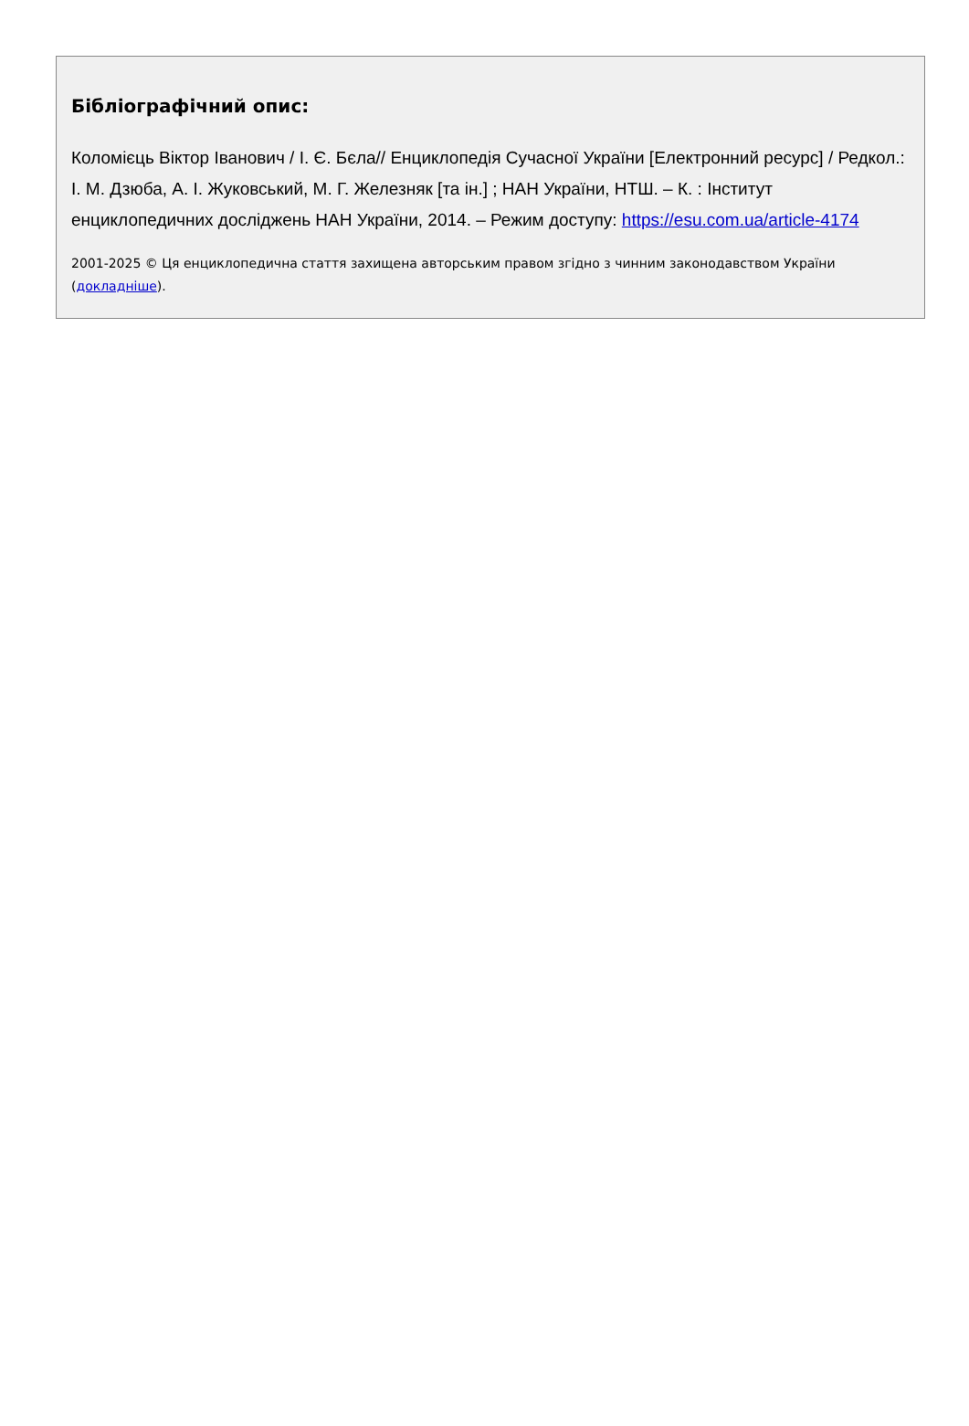Бібліографічний опис:
Коломієць Віктор Іванович / І. Є. Бєла// Енциклопедія Сучасної України [Електронний ресурс] / Редкол.: І. М. Дзюба, А. І. Жуковський, М. Г. Железняк [та ін.] ; НАН України, НТШ. – К. : Інститут енциклопедичних досліджень НАН України, 2014. – Режим доступу: https://esu.com.ua/article-4174
2001-2025 © Ця енциклопедична стаття захищена авторським правом згідно з чинним законодавством України (докладніше).